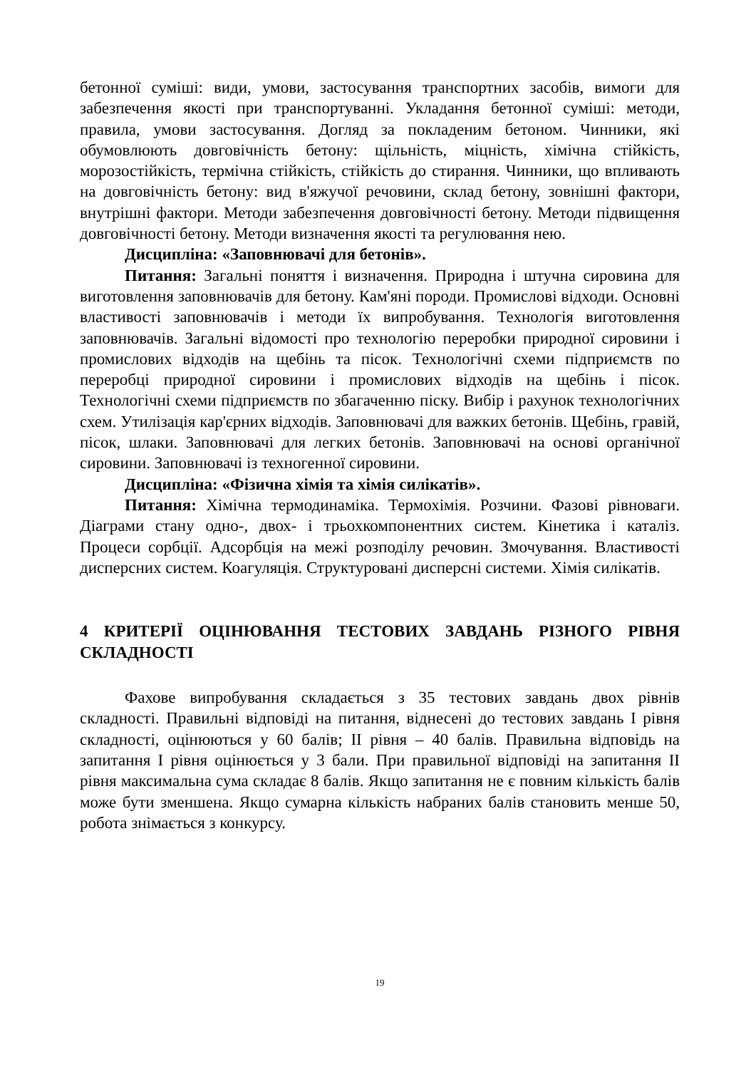бетонної суміші: види, умови, застосування транспортних засобів, вимоги для забезпечення якості при транспортуванні. Укладання бетонної суміші: методи, правила, умови застосування. Догляд за покладеним бетоном. Чинники, які обумовлюють довговічність бетону: щільність, міцність, хімічна стійкість, морозостійкість, термічна стійкість, стійкість до стирання. Чинники, що впливають на довговічність бетону: вид в'яжучої речовини, склад бетону, зовнішні фактори, внутрішні фактори. Методи забезпечення довговічності бетону. Методи підвищення довговічності бетону. Методи визначення якості та регулювання нею.
Дисципліна: «Заповнювачі для бетонів».
Питання: Загальні поняття і визначення. Природна і штучна сировина для виготовлення заповнювачів для бетону. Кам'яні породи. Промислові відходи. Основні властивості заповнювачів і методи їх випробування. Технологія виготовлення заповнювачів. Загальні відомості про технологію переробки природної сировини і промислових відходів на щебінь та пісок. Технологічні схеми підприємств по переробці природної сировини і промислових відходів на щебінь і пісок. Технологічні схеми підприємств по збагаченню піску. Вибір і рахунок технологічних схем. Утилізація кар'єрних відходів. Заповнювачі для важких бетонів. Щебінь, гравій, пісок, шлаки. Заповнювачі для легких бетонів. Заповнювачі на основі органічної сировини. Заповнювачі із техногенної сировини.
Дисципліна: «Фізична хімія та хімія силікатів».
Питання: Хімічна термодинаміка. Термохімія. Розчини. Фазові рівноваги. Діаграми стану одно-, двох- і трьохкомпонентних систем. Кінетика і каталіз. Процеси сорбції. Адсорбція на межі розподілу речовин. Змочування. Властивості дисперсних систем. Коагуляція. Структуровані дисперсні системи. Хімія силікатів.
4 КРИТЕРІЇ ОЦІНЮВАННЯ ТЕСТОВИХ ЗАВДАНЬ РІЗНОГО РІВНЯ СКЛАДНОСТІ
Фахове випробування складається з 35 тестових завдань двох рівнів складності. Правильні відповіді на питання, віднесені до тестових завдань І рівня складності, оцінюються у 60 балів; ІІ рівня – 40 балів. Правильна відповідь на запитання І рівня оцінюється у 3 бали. При правильної відповіді на запитання ІІ рівня максимальна сума складає 8 балів. Якщо запитання не є повним кількість балів може бути зменшена. Якщо сумарна кількість набраних балів становить менше 50, робота знімається з конкурсу.
19